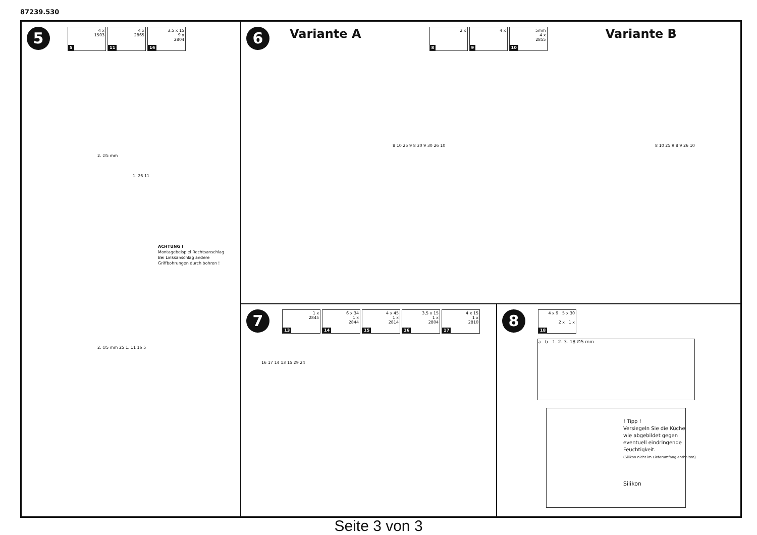87239.530
5
4 x
1503
5
4 x
2865
11
3,5 x 15
9 x
2804
16
2. ∅5 mm
1. 26 11
ACHTUNG !
Montagebeispiel Rechtsanschlag
Bei Linksanschlag andere
Griffbohrungen durch bohren !
2. ∅5 mm 25 1. 11 16 5
6 Variante A
2 x
8
4 x
9
5mm
4 x
2855
10
Variante B
8 10 25 9 8 30 9 30 26 10 8 10 25 9 8 9 26 10
7
1 x
2845
13
6 x 34
1 x
2844
14
4 x 45
1 x
2814
15
3,5 x 15
1 x
2804
16
4 x 15
1 x
2810
17
16 17 14 13 15 29 24
8
4 x 9 5 x 30
2 x 1 x
18
a b 1. 2. 3. 18 ∅5 mm
! Tipp !
Versiegeln Sie die Küche
wie abgebildet gegen
eventuell eindringende
Feuchtigkeit.
(Silikon nicht im Lieferumfang enthalten)
Silikon
Seite 3 von 3